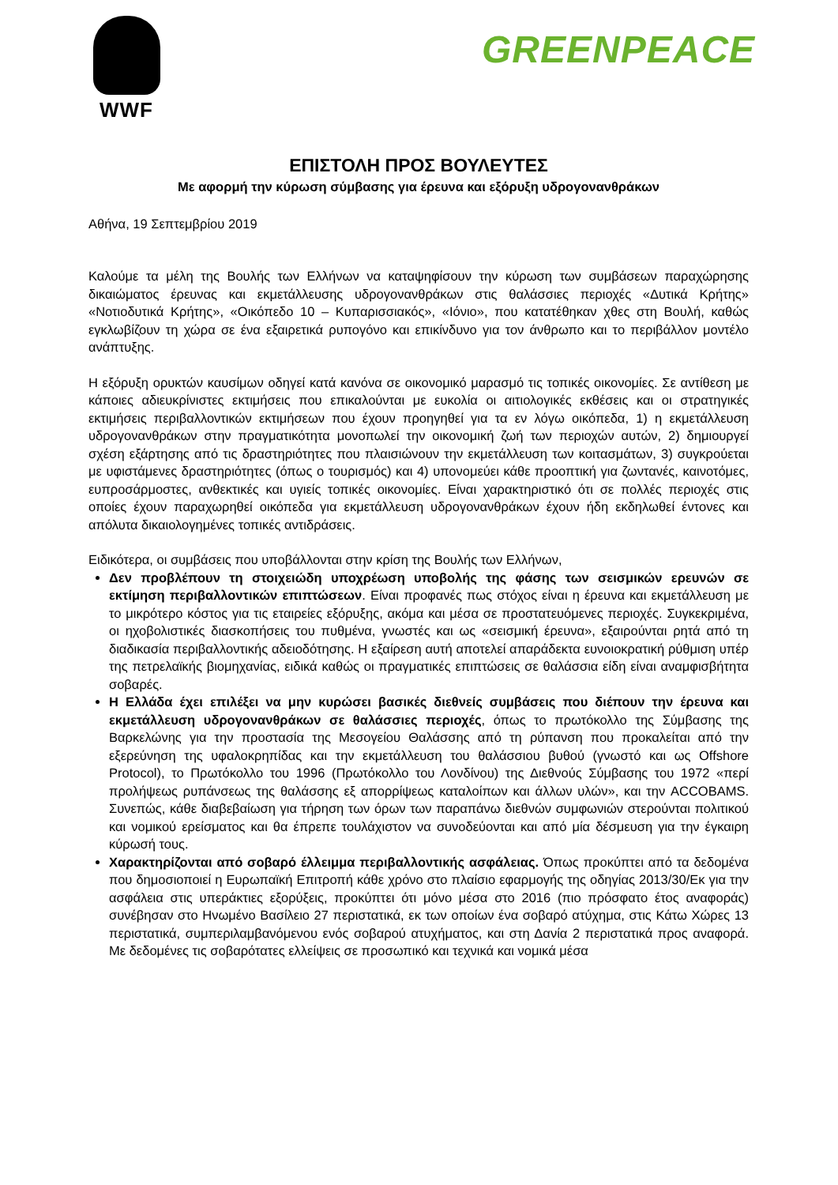WWF
GREENPEACE
ΕΠΙΣΤΟΛΗ ΠΡΟΣ ΒΟΥΛΕΥΤΕΣ
Με αφορμή την κύρωση σύμβασης για έρευνα και εξόρυξη υδρογονανθράκων
Αθήνα, 19 Σεπτεμβρίου 2019
Καλούμε τα μέλη της Βουλής των Ελλήνων να καταψηφίσουν την κύρωση των συμβάσεων παραχώρησης δικαιώματος έρευνας και εκμετάλλευσης υδρογονανθράκων στις θαλάσσιες περιοχές «Δυτικά Κρήτης» «Νοτιοδυτικά Κρήτης», «Οικόπεδο 10 – Κυπαρισσιακός», «Ιόνιο», που κατατέθηκαν χθες στη Βουλή, καθώς εγκλωβίζουν τη χώρα σε ένα εξαιρετικά ρυπογόνο και επικίνδυνο για τον άνθρωπο και το περιβάλλον μοντέλο ανάπτυξης.
Η εξόρυξη ορυκτών καυσίμων οδηγεί κατά κανόνα σε οικονομικό μαρασμό τις τοπικές οικονομίες. Σε αντίθεση με κάποιες αδιευκρίνιστες εκτιμήσεις που επικαλούνται με ευκολία οι αιτιολογικές εκθέσεις και οι στρατηγικές εκτιμήσεις περιβαλλοντικών εκτιμήσεων που έχουν προηγηθεί για τα εν λόγω οικόπεδα, 1) η εκμετάλλευση υδρογονανθράκων στην πραγματικότητα μονοπωλεί την οικονομική ζωή των περιοχών αυτών, 2) δημιουργεί σχέση εξάρτησης από τις δραστηριότητες που πλαισιώνουν την εκμετάλλευση των κοιτασμάτων, 3) συγκρούεται με υφιστάμενες δραστηριότητες (όπως ο τουρισμός) και 4) υπονομεύει κάθε προοπτική για ζωντανές, καινοτόμες, ευπροσάρμοστες, ανθεκτικές και υγιείς τοπικές οικονομίες. Είναι χαρακτηριστικό ότι σε πολλές περιοχές στις οποίες έχουν παραχωρηθεί οικόπεδα για εκμετάλλευση υδρογονανθράκων έχουν ήδη εκδηλωθεί έντονες και απόλυτα δικαιολογημένες τοπικές αντιδράσεις.
Ειδικότερα, οι συμβάσεις που υποβάλλονται στην κρίση της Βουλής των Ελλήνων,
Δεν προβλέπουν τη στοιχειώδη υποχρέωση υποβολής της φάσης των σεισμικών ερευνών σε εκτίμηση περιβαλλοντικών επιπτώσεων. Είναι προφανές πως στόχος είναι η έρευνα και εκμετάλλευση με το μικρότερο κόστος για τις εταιρείες εξόρυξης, ακόμα και μέσα σε προστατευόμενες περιοχές. Συγκεκριμένα, οι ηχοβολιστικές διασκοπήσεις του πυθμένα, γνωστές και ως «σεισμική έρευνα», εξαιρούνται ρητά από τη διαδικασία περιβαλλοντικής αδειοδότησης. Η εξαίρεση αυτή αποτελεί απαράδεκτα ευνοιοκρατική ρύθμιση υπέρ της πετρελαϊκής βιομηχανίας, ειδικά καθώς οι πραγματικές επιπτώσεις σε θαλάσσια είδη είναι αναμφισβήτητα σοβαρές.
Η Ελλάδα έχει επιλέξει να μην κυρώσει βασικές διεθνείς συμβάσεις που διέπουν την έρευνα και εκμετάλλευση υδρογονανθράκων σε θαλάσσιες περιοχές, όπως το πρωτόκολλο της Σύμβασης της Βαρκελώνης για την προστασία της Μεσογείου Θαλάσσης από τη ρύπανση που προκαλείται από την εξερεύνηση της υφαλοκρηπίδας και την εκμετάλλευση του θαλάσσιου βυθού (γνωστό και ως Offshore Protocol), το Πρωτόκολλο του 1996 (Πρωτόκολλο του Λονδίνου) της Διεθνούς Σύμβασης του 1972 «περί προλήψεως ρυπάνσεως της θαλάσσης εξ απορρίψεως καταλοίπων και άλλων υλών», και την ACCOBAMS. Συνεπώς, κάθε διαβεβαίωση για τήρηση των όρων των παραπάνω διεθνών συμφωνιών στερούνται πολιτικού και νομικού ερείσματος και θα έπρεπε τουλάχιστον να συνοδεύονται και από μία δέσμευση για την έγκαιρη κύρωσή τους.
Χαρακτηρίζονται από σοβαρό έλλειμμα περιβαλλοντικής ασφάλειας. Όπως προκύπτει από τα δεδομένα που δημοσιοποιεί η Ευρωπαϊκή Επιτροπή κάθε χρόνο στο πλαίσιο εφαρμογής της οδηγίας 2013/30/Εκ για την ασφάλεια στις υπεράκτιες εξορύξεις, προκύπτει ότι μόνο μέσα στο 2016 (πιο πρόσφατο έτος αναφοράς) συνέβησαν στο Ηνωμένο Βασίλειο 27 περιστατικά, εκ των οποίων ένα σοβαρό ατύχημα, στις Κάτω Χώρες 13 περιστατικά, συμπεριλαμβανόμενου ενός σοβαρού ατυχήματος, και στη Δανία 2 περιστατικά προς αναφορά. Με δεδομένες τις σοβαρότατες ελλείψεις σε προσωπικό και τεχνικά και νομικά μέσα